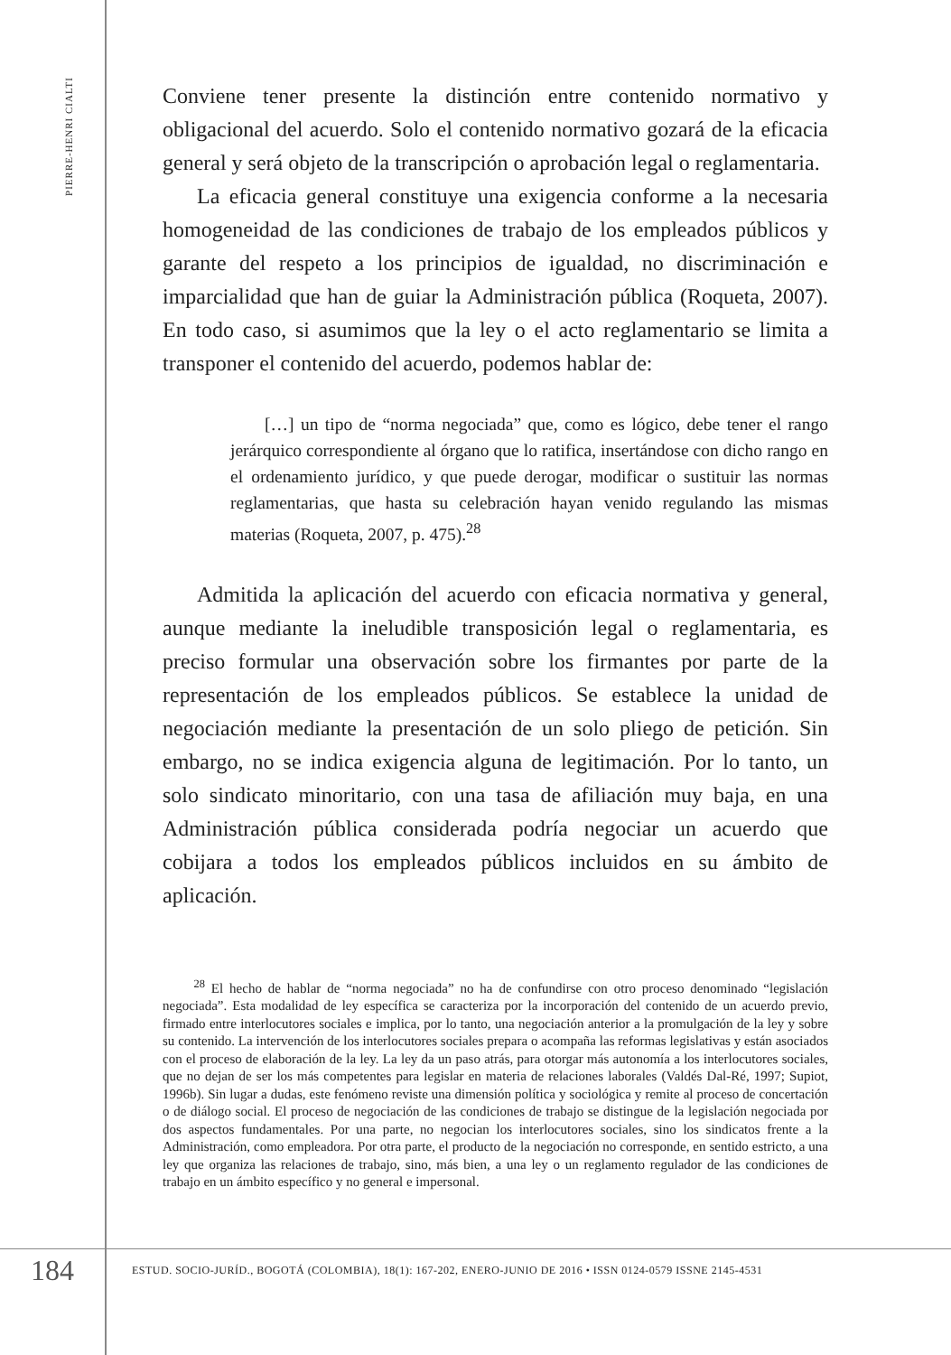PIERRE-HENRI CIALTI
Conviene tener presente la distinción entre contenido normativo y obligacional del acuerdo. Solo el contenido normativo gozará de la eficacia general y será objeto de la transcripción o aprobación legal o reglamentaria.
La eficacia general constituye una exigencia conforme a la necesaria homogeneidad de las condiciones de trabajo de los empleados públicos y garante del respeto a los principios de igualdad, no discriminación e imparcialidad que han de guiar la Administración pública (Roqueta, 2007). En todo caso, si asumimos que la ley o el acto reglamentario se limita a transponer el contenido del acuerdo, podemos hablar de:
[…] un tipo de “norma negociada” que, como es lógico, debe tener el rango jerárquico correspondiente al órgano que lo ratifica, insertándose con dicho rango en el ordenamiento jurídico, y que puede derogar, modificar o sustituir las normas reglamentarias, que hasta su celebración hayan venido regulando las mismas materias (Roqueta, 2007, p. 475).<sup>28</sup>
Admitida la aplicación del acuerdo con eficacia normativa y general, aunque mediante la ineludible transposición legal o reglamentaria, es preciso formular una observación sobre los firmantes por parte de la representación de los empleados públicos. Se establece la unidad de negociación mediante la presentación de un solo pliego de petición. Sin embargo, no se indica exigencia alguna de legitimación. Por lo tanto, un solo sindicato minoritario, con una tasa de afiliación muy baja, en una Administración pública considerada podría negociar un acuerdo que cobijara a todos los empleados públicos incluidos en su ámbito de aplicación.
<sup>28</sup> El hecho de hablar de “norma negociada” no ha de confundirse con otro proceso denominado “legislación negociada”. Esta modalidad de ley específica se caracteriza por la incorporación del contenido de un acuerdo previo, firmado entre interlocutores sociales e implica, por lo tanto, una negociación anterior a la promulgación de la ley y sobre su contenido. La intervención de los interlocutores sociales prepara o acompaña las reformas legislativas y están asociados con el proceso de elaboración de la ley. La ley da un paso atrás, para otorgar más autonomía a los interlocutores sociales, que no dejan de ser los más competentes para legislar en materia de relaciones laborales (Valdés Dal-Ré, 1997; Supiot, 1996b). Sin lugar a dudas, este fenómeno reviste una dimensión política y sociológica y remite al proceso de concertación o de diálogo social. El proceso de negociación de las condiciones de trabajo se distingue de la legislación negociada por dos aspectos fundamentales. Por una parte, no negocian los interlocutores sociales, sino los sindicatos frente a la Administración, como empleadora. Por otra parte, el producto de la negociación no corresponde, en sentido estricto, a una ley que organiza las relaciones de trabajo, sino, más bien, a una ley o un reglamento regulador de las condiciones de trabajo en un ámbito específico y no general e impersonal.
184
ESTUD. SOCIO-JURÍD., BOGOTÁ (COLOMBIA), 18(1): 167-202, ENERO-JUNIO DE 2016 • ISSN 0124-0579 ISSNE 2145-4531